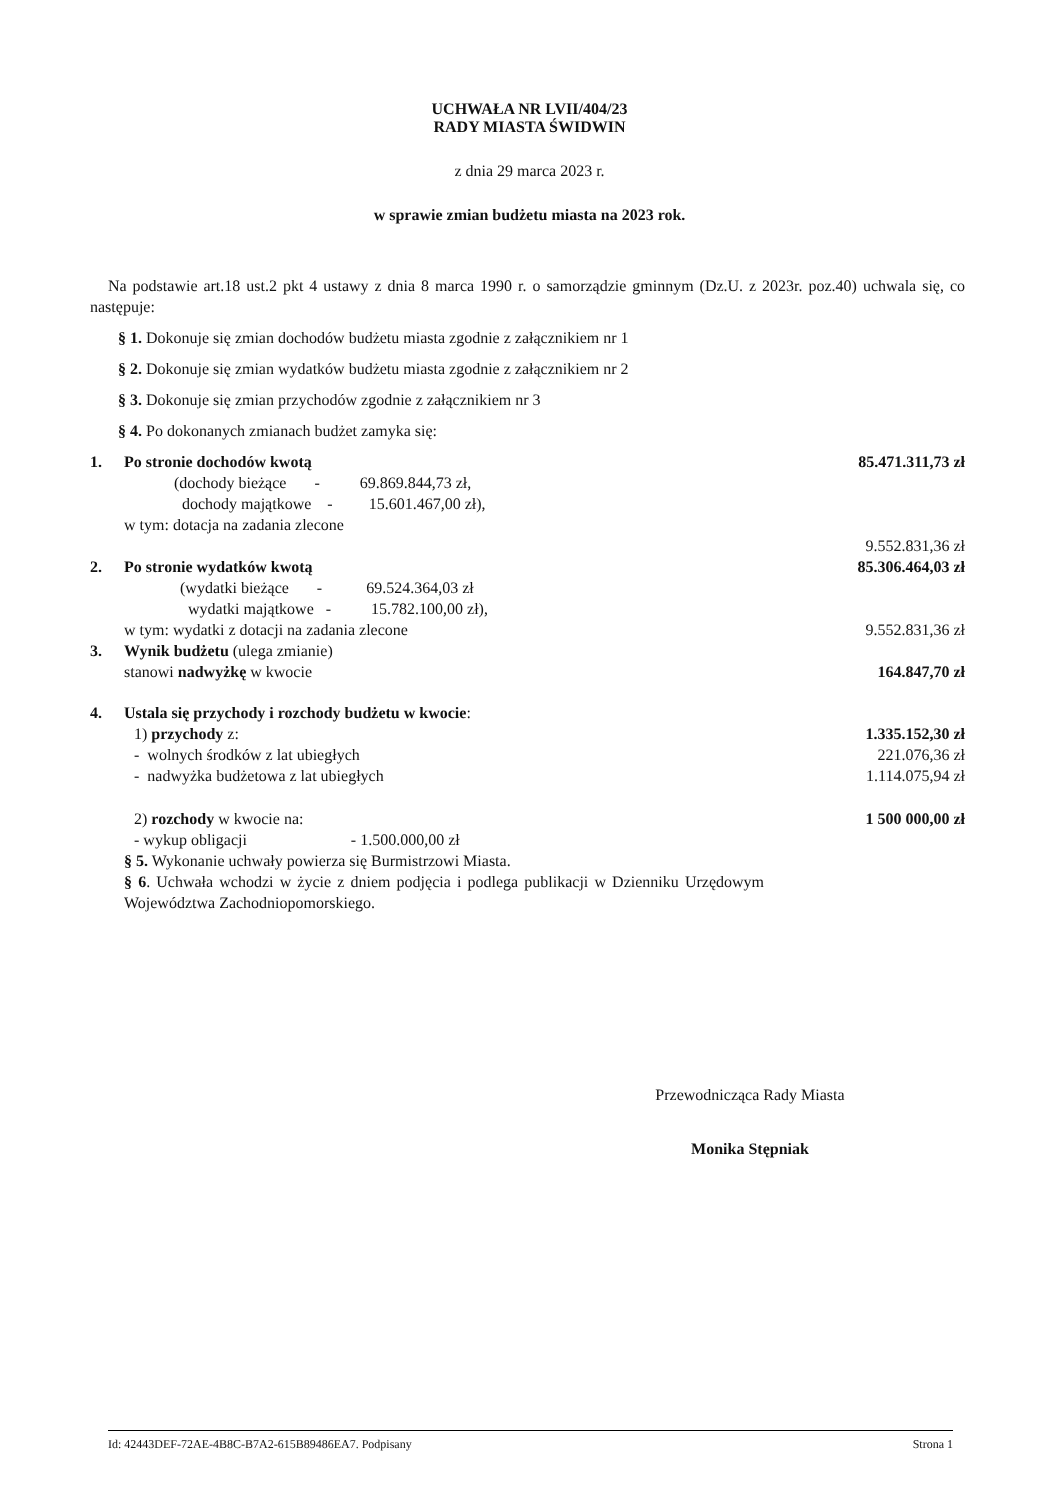UCHWAŁA NR LVII/404/23
RADY MIASTA ŚWIDWIN
z dnia 29 marca 2023 r.
w sprawie zmian budżetu miasta na 2023 rok.
Na podstawie art.18 ust.2 pkt 4 ustawy z dnia 8 marca 1990 r. o samorządzie gminnym (Dz.U. z 2023r. poz.40) uchwala się, co następuje:
§ 1. Dokonuje się zmian dochodów budżetu miasta zgodnie z załącznikiem nr 1
§ 2. Dokonuje się zmian wydatków budżetu miasta zgodnie z załącznikiem nr 2
§ 3. Dokonuje się zmian przychodów zgodnie z załącznikiem nr 3
§ 4. Po dokonanych zmianach budżet zamyka się:
1. Po stronie dochodów kwotą 85.471.311,73 zł
(dochody bieżące - 69.869.844,73 zł,
dochody majątkowe - 15.601.467,00 zł),
w tym: dotacja na zadania zlecone
9.552.831,36 zł
2. Po stronie wydatków kwotą 85.306.464,03 zł
(wydatki bieżące - 69.524.364,03 zł
wydatki majątkowe - 15.782.100,00 zł),
w tym: wydatki z dotacji na zadania zlecone 9.552.831,36 zł
3. Wynik budżetu (ulega zmianie)
stanowi nadwyżkę w kwocie 164.847,70 zł
4. Ustala się przychody i rozchody budżetu w kwocie:
1) przychody z: 1.335.152,30 zł
- wolnych środków z lat ubiegłych 221.076,36 zł
- nadwyżka budżetowa z lat ubiegłych 1.114.075,94 zł
2) rozchody w kwocie na: 1 500 000,00 zł
- wykup obligacji - 1.500.000,00 zł
§ 5. Wykonanie uchwały powierza się Burmistrzowi Miasta.
§ 6. Uchwała wchodzi w życie z dniem podjęcia i podlega publikacji w Dzienniku Urzędowym Województwa Zachodniopomorskiego.
Przewodnicząca Rady Miasta
Monika Stępniak
Id: 42443DEF-72AE-4B8C-B7A2-615B89486EA7. Podpisany Strona 1